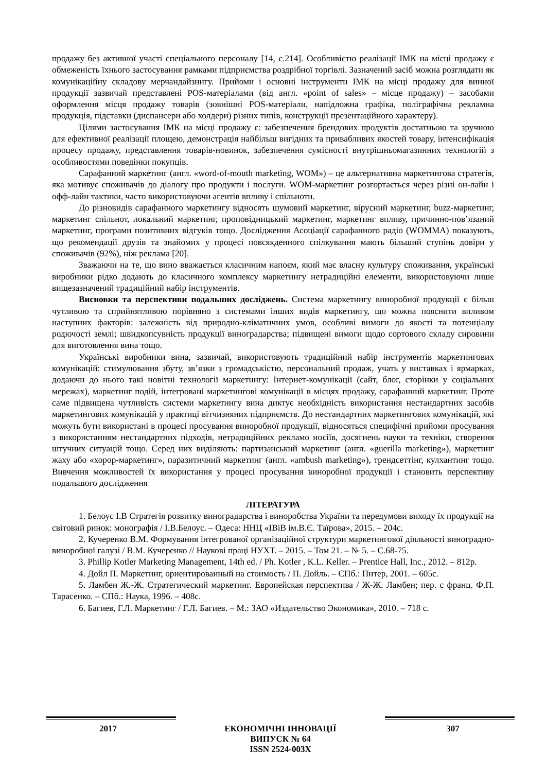продажу без активної участі спеціального персоналу [14, с.214]. Особливістю реалізації ІМК на місці продажу є обмеженість їхнього застосування рамками підприємства роздрібної торгівлі. Зазначений засіб можна розглядати як комунікаційну складову мерчандайзингу. Прийоми і основні інструменти ІМК на місці продажу для винної продукції зазвичай представлені POS-матеріалами (від англ. «point of sales» – місце продажу) – засобами оформлення місця продажу товарів (зовнішні POS-матеріали, напідложна графіка, поліграфічна рекламна продукція, підставки (диспансери або холдери) різних типів, конструкції презентаційного характеру).
Цілями застосування ІМК на місці продажу є: забезпечення брендових продуктів достатньою та зручною для ефективної реалізації площею, демонстрація найбільш вигідних та привабливих якостей товару, інтенсифікація процесу продажу, представлення товарів-новинок, забезпечення сумісності внутрішньомагазинних технологій з особливостями поведінки покупців.
Сарафанний маркетинг (англ. «word-of-mouth marketing, WOM») – це альтернативна маркетингова стратегія, яка мотивує споживачів до діалогу про продукти і послуги. WOM-маркетинг розгортається через різні он-лайн і офф-лайн тактики, часто використовуючи агентів впливу і спільноти.
До різновидів сарафанного маркетингу відносять шумовий маркетинг, вірусний маркетинг, buzz-маркетинг, маркетинг спільнот, локальний маркетинг, проповідницький маркетинг, маркетинг впливу, причинно-пов’язаний маркетинг, програми позитивних відгуків тощо. Дослідження Асоціації сарафанного радіо (WOMMA) показують, що рекомендації друзів та знайомих у процесі повсякденного спілкування мають більший ступінь довіри у споживачів (92%), ніж реклама [20].
Зважаючи на те, що вино вважається класичним напоєм, який має власну культуру споживання, українські виробники рідко додають до класичного комплексу маркетингу нетрадиційні елементи, використовуючи лише вищезазначений традиційний набір інструментів.
Висновки та перспективи подальших досліджень. Система маркетингу виноробної продукції є більш чутливою та сприйнятливою порівняно з системами інших видів маркетингу, що можна пояснити впливом наступних факторів: залежність від природно-кліматичних умов, особливі вимоги до якості та потенціалу родючості землі; швидкопсувність продукції виноградарства; підвищені вимоги щодо сортового складу сировини для виготовлення вина тощо.
Українські виробники вина, зазвичай, використовують традиційний набір інструментів маркетингових комунікацій: стимулювання збуту, зв’язки з громадськістю, персональний продаж, учать у виставках і ярмарках, додаючи до нього такі новітні технології маркетингу: Інтернет-комунікації (сайт, блог, сторінки у соціальних мережах), маркетинг подій, інтегровані маркетингові комунікації в місцях продажу, сарафанний маркетинг. Проте саме підвищена чутливість системи маркетингу вина диктує необхідність використання нестандартних засобів маркетингових комунікацій у практиці вітчизняних підприємств. До нестандартних маркетингових комунікацій, які можуть бути використані в процесі просування виноробної продукції, відносяться специфічні прийоми просування з використанням нестандартних підходів, нетрадиційних рекламо носіїв, досягнень науки та техніки, створення штучних ситуацій тощо. Серед них виділяють: партизанський маркетинг (англ. «guerilla marketing»), маркетинг жаху або «хорор-маркетинг», паразитичний маркетинг (англ. «ambush marketing»), трендсеттінг, кулхантинг тощо. Вивчення можливостей їх використання у процесі просування виноробної продукції і становить перспективу подальшого дослідження
ЛІТЕРАТУРА
1. Белоус І.В Стратегія розвитку виноградарства і виноробства України та передумови виходу їх продукції на світовий ринок: монографія / І.В.Белоус. – Одеса: ННЦ «ІВіВ ім.В.Є. Таїрова», 2015. – 204с.
2. Кучеренко В.М. Формування інтегрованої організаційної структури маркетингової діяльності виноградно-виноробної галузі / В.М. Кучеренко // Наукові праці НУХТ. – 2015. – Том 21. – № 5. – С.68-75.
3. Phillip Kotler Marketing Management, 14th ed. / Ph. Kotler , K.L. Keller. – Prentice Hall, Inc., 2012. – 812p.
4. Дойл П. Маркетинг, ориентированный на стоимость / П. Дойль. – СПб.: Питер, 2001. – 605с.
5. Ламбен Ж.-Ж. Стратегический маркетинг. Европейская перспектива / Ж-Ж. Ламбен; пер. с франц. Ф.П. Тарасенко. – СПб.: Наука, 1996. – 408с.
6. Багиев, Г.Л. Маркетинг / Г.Л. Багиев. – М.: ЗАО «Издательство Экономика», 2010. – 718 с.
2017 ЕКОНОМІЧНІ ІННОВАЦІЇ
ВИПУСК № 64
ISSN 2524-003X
307